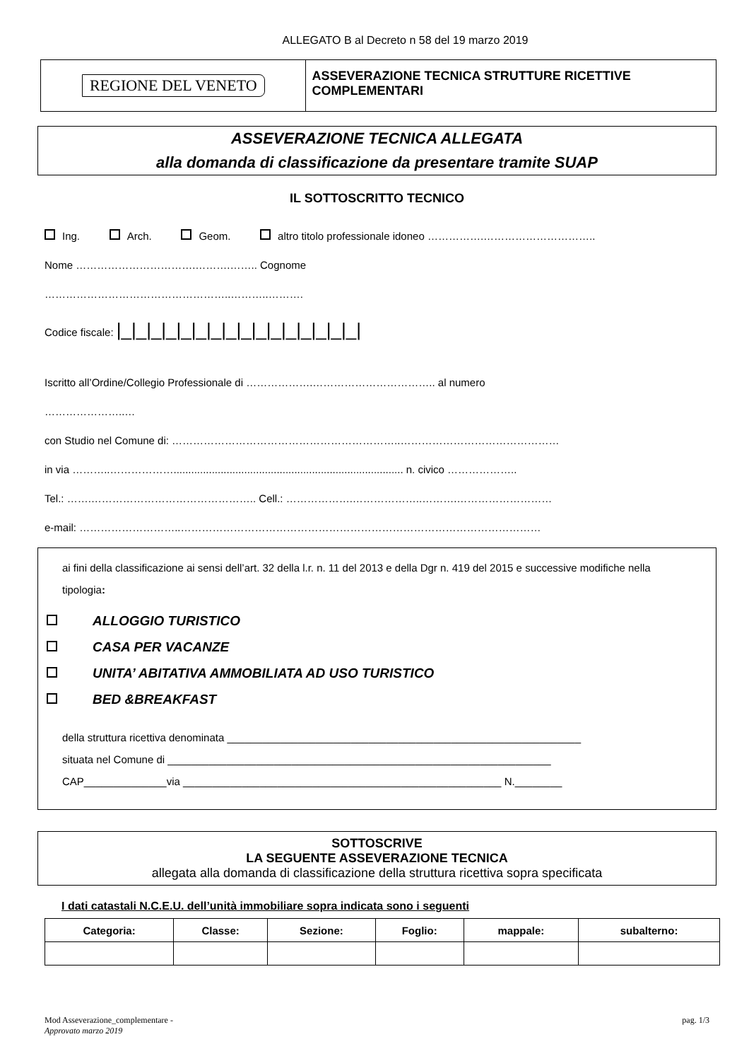ALLEGATO B al Decreto n 58 del 19 marzo 2019
REGIONE DEL VENETO
ASSEVERAZIONE TECNICA STRUTTURE RICETTIVE COMPLEMENTARI
ASSEVERAZIONE TECNICA ALLEGATA
alla domanda di classificazione da presentare tramite SUAP
IL SOTTOSCRITTO TECNICO
Ing. Arch. Geom. altro titolo professionale idoneo …………….…………………………..
Nome …………………………….……….…….. Cognome
……………………………………………..………..……….
Codice fiscale: |_|_|_|_|_|_|_|_|_|_|_|_|_|_|_|_|
Iscritto all’Ordine/Collegio Professionale di ……………….…………………………….. al numero
…………………..…
con Studio nel Comune di: ………………………………………………………..………………………………………
in via ………..……………….............................................................................. n. civico ………………..
Tel.: …….……………………………………….. Cell.: ……………….………………..……….………………………
e-mail: ………………………..…………………………………………………………………………………………
ai fini della classificazione ai sensi dell’art. 32 della l.r. n. 11 del 2013 e della Dgr n. 419 del 2015 e successive modifiche nella tipologia:
ALLOGGIO TURISTICO
CASA PER VACANZE
UNITA’ ABITATIVA AMMOBILIATA AD USO TURISTICO
BED &BREAKFAST
della struttura ricettiva denominata ____________________________________________________________
situata nel Comune di _________________________________________________________________
CAP______________via ______________________________________________________ N.________
SOTTOSCRIVE
LA SEGUENTE ASSEVERAZIONE TECNICA
allegata alla domanda di classificazione della struttura ricettiva sopra specificata
I dati catastali N.C.E.U. dell’unità immobiliare sopra indicata sono i seguenti
| Categoria: | Classe: | Sezione: | Foglio: | mappale: | subalterno: |
| --- | --- | --- | --- | --- | --- |
Mod Asseverazione_complementare -
Approvato marzo 2019
pag. 1/3